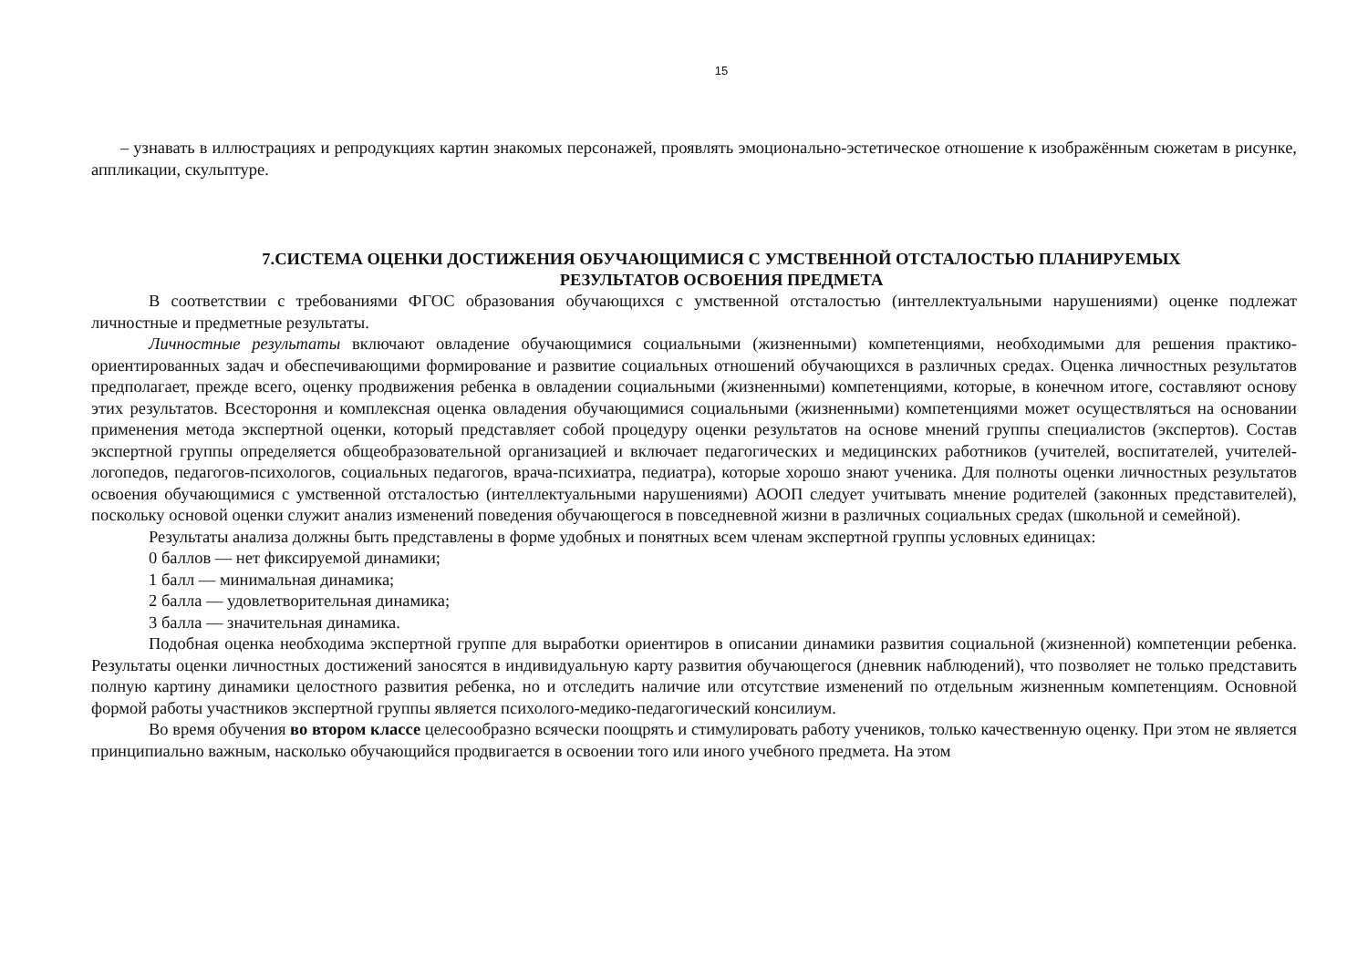15
– узнавать в иллюстрациях и репродукциях картин знакомых персонажей, проявлять эмоционально-эстетическое отношение к изображённым сюжетам в рисунке, аппликации, скульптуре.
7.СИСТЕМА ОЦЕНКИ ДОСТИЖЕНИЯ ОБУЧАЮЩИМИСЯ С УМСТВЕННОЙ ОТСТАЛОСТЬЮ ПЛАНИРУЕМЫХ
РЕЗУЛЬТАТОВ ОСВОЕНИЯ ПРЕДМЕТА
В соответствии с требованиями ФГОС образования обучающихся с умственной отсталостью (интеллектуальными нарушениями) оценке подлежат личностные и предметные результаты.
Личностные результаты включают овладение обучающимися социальными (жизненными) компетенциями, необходимыми для решения практико-ориентированных задач и обеспечивающими формирование и развитие социальных отношений обучающихся в различных средах. Оценка личностных результатов предполагает, прежде всего, оценку продвижения ребенка в овладении социальными (жизненными) компетенциями, которые, в конечном итоге, составляют основу этих результатов. Всестороння и комплексная оценка овладения обучающимися социальными (жизненными) компетенциями может осуществляться на основании применения метода экспертной оценки, который представляет собой процедуру оценки результатов на основе мнений группы специалистов (экспертов). Состав экспертной группы определяется общеобразовательной организацией и включает педагогических и медицинских работников (учителей, воспитателей, учителей-логопедов, педагогов-психологов, социальных педагогов, врача-психиатра, педиатра), которые хорошо знают ученика. Для полноты оценки личностных результатов освоения обучающимися с умственной отсталостью (интеллектуальными нарушениями) АООП следует учитывать мнение родителей (законных представителей), поскольку основой оценки служит анализ изменений поведения обучающегося в повседневной жизни в различных социальных средах (школьной и семейной).
Результаты анализа должны быть представлены в форме удобных и понятных всем членам экспертной группы условных единицах:
0 баллов — нет фиксируемой динамики;
1 балл — минимальная динамика;
2 балла — удовлетворительная динамика;
3 балла — значительная динамика.
Подобная оценка необходима экспертной группе для выработки ориентиров в описании динамики развития социальной (жизненной) компетенции ребенка. Результаты оценки личностных достижений заносятся в индивидуальную карту развития обучающегося (дневник наблюдений), что позволяет не только представить полную картину динамики целостного развития ребенка, но и отследить наличие или отсутствие изменений по отдельным жизненным компетенциям. Основной формой работы участников экспертной группы является психолого-медико-педагогический консилиум.
Во время обучения во втором классе целесообразно всячески поощрять и стимулировать работу учеников, только качественную оценку. При этом не является принципиально важным, насколько обучающийся продвигается в освоении того или иного учебного предмета. На этом